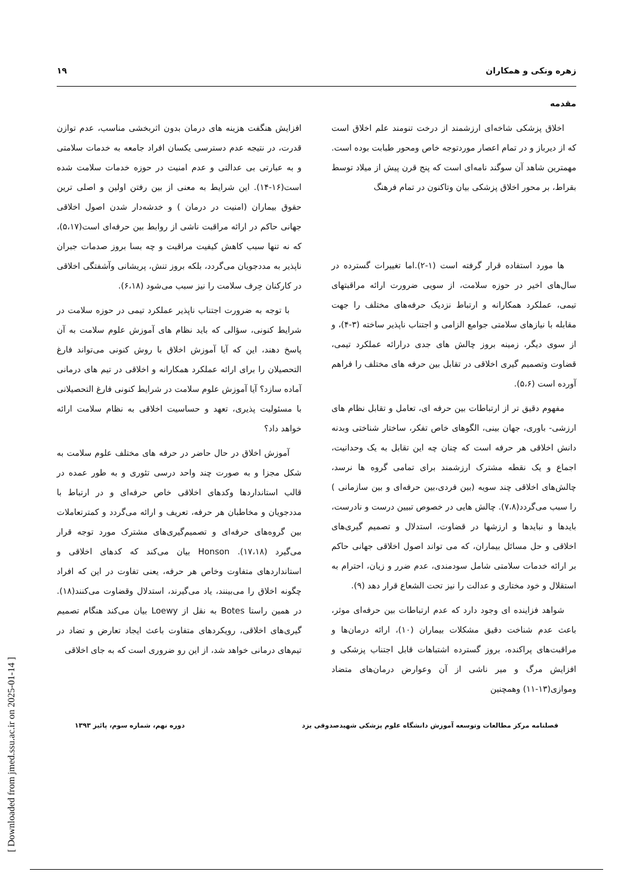زهره ونکی و همکاران ۱۹
مقدمه
اخلاق پزشکی شاخه‌ای ارزشمند از درخت تنومند علم اخلاق است که از دیرباز و در تمام اعصار موردتوجه خاص ومحور طبابت بوده است. مهمترین شاهد آن سوگند نامه‌ای است که پنج قرن پیش از میلاد توسط بقراط، بر محور اخلاق پزشکی بیان وتاکنون در تمام فرهنگ
ها مورد استفاده قرار گرفته است (۱-۲).اما تغییرات گسترده در سال‌های اخیر در حوزه سلامت، از سویی ضرورت ارائه مراقبتهای تیمی، عملکرد همکارانه و ارتباط نزدیک حرفه‌های مختلف را جهت مقابله با نیازهای سلامتی جوامع الزامی و اجتناب ناپذیر ساخته (۳-۴)، و از سوی دیگر، زمینه بروز چالش های جدی درارائه عملکرد تیمی، قضاوت وتصمیم گیری اخلاقی در تقابل بین حرفه های مختلف را فراهم آورده است (۵،۶).
مفهوم دقیق تر از ارتباطات بین حرفه ای، تعامل و تقابل نظام های ارزشی- باوری، جهان بینی، الگوهای خاص تفکر، ساختار شناختی وبدنه دانش اخلاقی هر حرفه است که چنان چه این تقابل به یک وحدانیت، اجماع و یک نقطه مشترک ارزشمند برای تمامی گروه ها نرسد، چالش‌های اخلاقی چند سویه (بین فردی،بین حرفه‌ای و بین سازمانی ) را سبب می‌گردد(۷،۸). چالش هایی در خصوص تبیین درست و نادرست، بایدها و نبایدها و ارزشها در قضاوت، استدلال و تصمیم گیری‌های اخلاقی و حل مسائل بیماران، که می تواند اصول اخلاقی جهانی حاکم بر ارائه خدمات سلامتی شامل سودمندی، عدم ضرر و زیان، احترام به استقلال و خود مختاری و عدالت را نیز تحت الشعاع قرار دهد (۹).
شواهد فزاینده ای وجود دارد که عدم ارتباطات بین حرفه‌ای موثر، باعث عدم شناخت دقیق مشکلات بیماران (۱۰)، ارائه درمان‌ها و مراقبت‌های پراکنده، بروز گسترده اشتباهات قابل اجتناب پزشکی و افزایش مرگ و میر ناشی از آن وعوارض درمان‌های متضاد وموازی(۱۳-۱۱) وهمچنین
افزایش هنگفت هزینه های درمان بدون اثربخشی مناسب، عدم توازن قدرت، در نتیجه عدم دسترسی یکسان افراد جامعه به خدمات سلامتی و به عبارتی بی عدالتی و عدم امنیت در حوزه خدمات سلامت شده است(۱۶-۱۴). این شرایط به معنی از بین رفتن اولین و اصلی ترین حقوق بیماران (امنیت در درمان ) و خدشه‌دار شدن اصول اخلاقی جهانی حاکم در ارائه مراقبت ناشی از روابط بین حرفه‌ای است(۵،۱۷)، که نه تنها سبب کاهش کیفیت مراقبت و چه بسا بروز صدمات جبران ناپذیر به مددجویان می‌گردد، بلکه بروز تنش، پریشانی وآشفتگی اخلاقی در کارکنان حِرف سلامت را نیز سبب می‌شود (۶،۱۸).
با توجه به ضرورت اجتناب ناپذیر عملکرد تیمی در حوزه سلامت در شرایط کنونی، سؤالی که باید نظام های آموزش علوم سلامت به آن پاسخ دهند، این که آیا آموزش اخلاق با روش کنونی می‌تواند فارغ التحصیلان را برای ارائه عملکرد همکارانه و اخلاقی در تیم های درمانی آماده سازد؟ آیا آموزش علوم سلامت در شرایط کنونی فارغ التحصیلانی با مسئولیت پذیری، تعهد و حساسیت اخلاقی به نظام سلامت ارائه خواهد داد؟
آموزش اخلاق در حال حاضر در حرفه های مختلف علوم سلامت به شکل مجزا و به صورت چند واحد درسی تئوری و به طور عمده در قالب استانداردها وکدهای اخلاقی خاص حرفه‌ای و در ارتباط با مددجویان و مخاطبان هر حرفه، تعریف و ارائه می‌گردد و کمترتعاملات بین گروه‌های حرفه‌ای و تصمیم‌گیری‌های مشترک مورد توجه قرار می‌گیرد (۱۷،۱۸). Honson بیان می‌کند که کدهای اخلاقی و استانداردهای متفاوت وخاص هر حرفه، یعنی تفاوت در این که افراد چگونه اخلاق را می‌بینند، یاد می‌گیرند، استدلال وقضاوت می‌کنند(۱۸). در همین راستا Botes به نقل از Loewy بیان می‌کند هنگام تصمیم گیری‌های اخلاقی، رویکردهای متفاوت باعث ایجاد تعارض و تضاد در تیم‌های درمانی خواهد شد، از این رو ضروری است که به جای اخلاقی
فصلنامه مرکز مطالعات وتوسعه آموزش دانشگاه علوم پزشکی شهیدصدوقی یزد دوره نهم، شماره سوم، پائیز ۱۳۹۳
[ Downloaded from jmed.ssu.ac.ir on 2025-01-14 ]